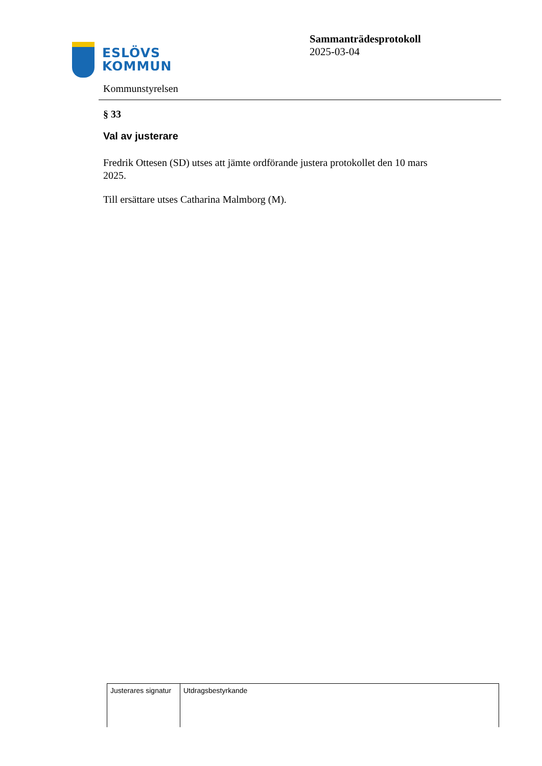ESLÖVS
KOMMUN
Sammanträdesprotokoll
2025-03-04
Kommunstyrelsen
§ 33
Val av justerare
Fredrik Ottesen (SD) utses att jämte ordförande justera protokollet den 10 mars 2025.
Till ersättare utses Catharina Malmborg (M).
| Justerares signatur | Utdragsbestyrkande |